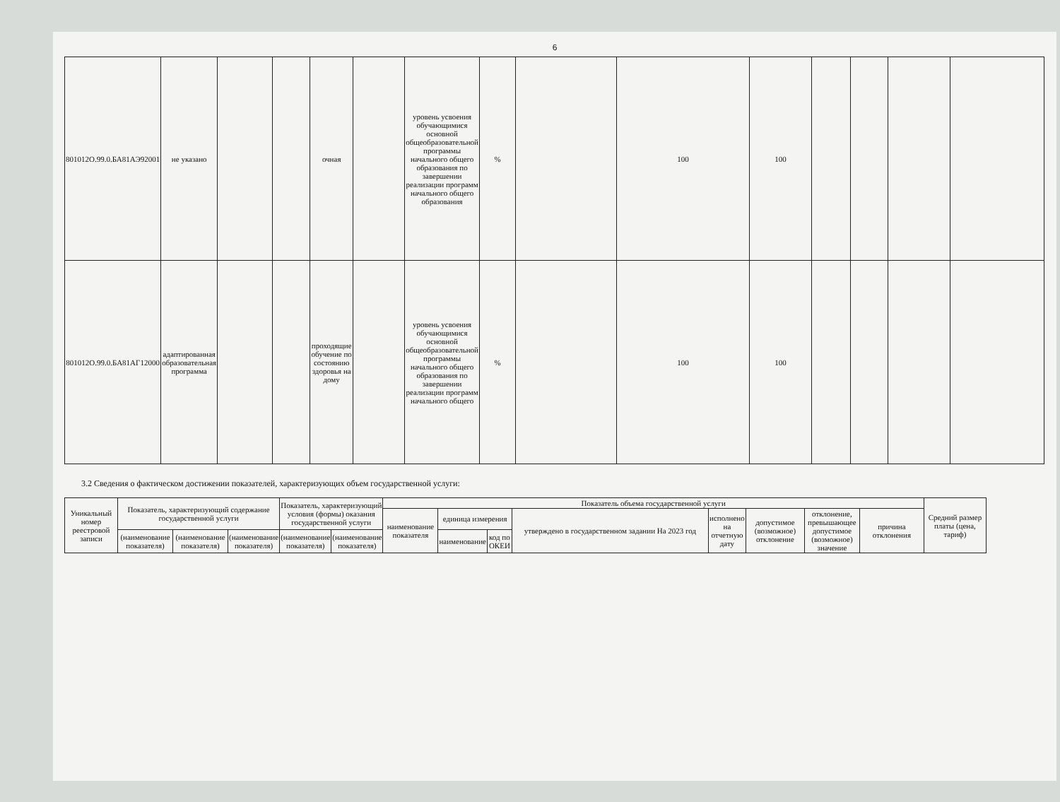6
| 801012О.99.0.БА81АЭ92001 | не указано | | | очная | | уровень усвоения обучающимися основной общеобразовательной программы начального общего образования по завершении реализации программ начального общего образования | % | | 100 | 100 | | | | |
| 801012О.99.0.БА81АГ12000 | адаптированная образовательная программа | | | проходящие обучение по состоянию здоровья на дому | | уровень усвоения обучающимися основной общеобразовательной программы начального общего образования по завершении реализации программ начального общего | % | | 100 | 100 | | | | |
3.2 Сведения о фактическом достижении показателей, характеризующих объем государственной услуги:
| Уникальный номер реестровой записи | Показатель, характеризующий содержание государственной услуги | | | Показатель, характеризующий условия (формы) оказания государственной услуги | | Показатель объема государственной услуги | | | | | | | | Средний размер платы (цена, тариф) |
| --- | --- | --- | --- | --- | --- | --- | --- | --- | --- | --- | --- | --- | --- | --- |
| | | | | | | наименование показателя | единица измерения | | утверждено в государственном задании На 2023 год | исполнено на отчетную дату | допустимое (возможное) отклонение | отклонение, превышающее допустимое (возможное) значение | причина отклонения | |
| | (наименование показателя) | (наименование показателя) | (наименование показателя) | (наименование показателя) | (наименование показателя) | | наименование | код по ОКЕИ | | | | | | |